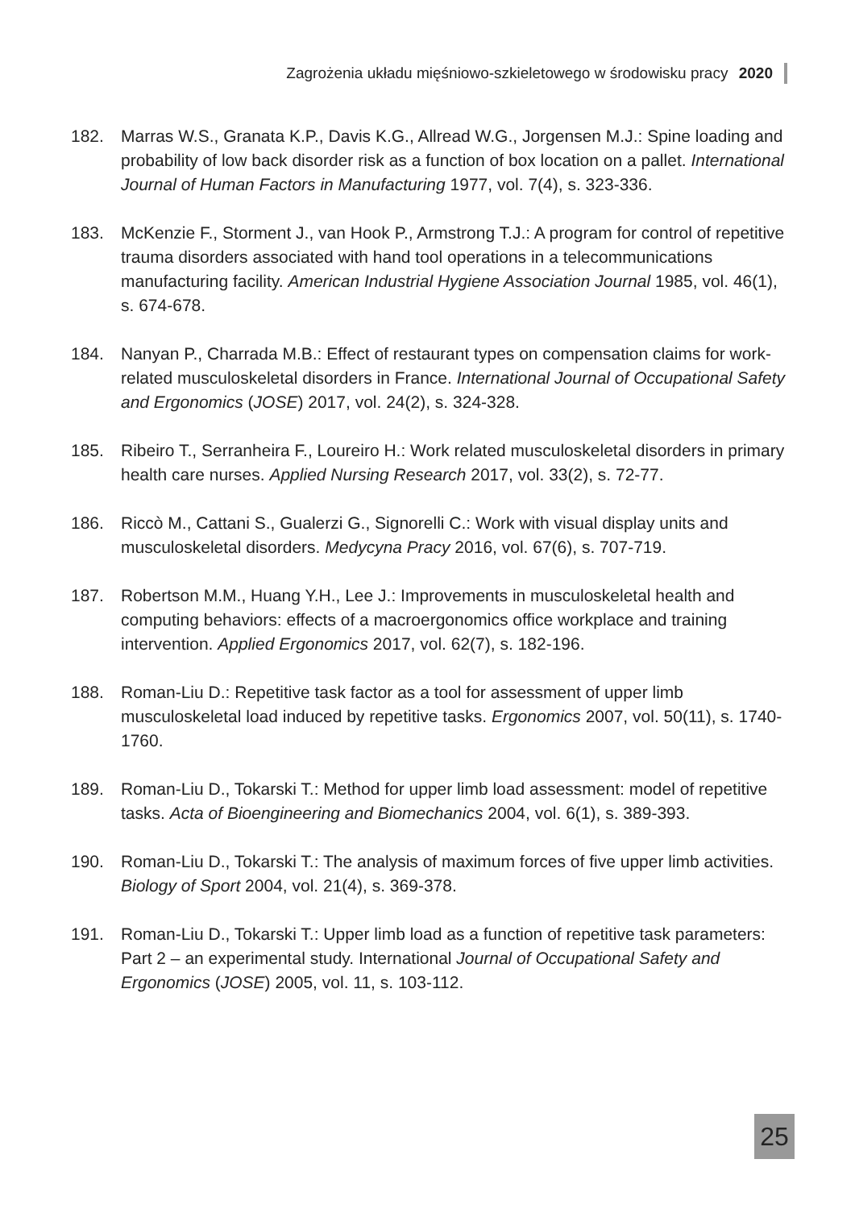Zagrożenia układu mięśniowo-szkieletowego w środowisku pracy 2020
182. Marras W.S., Granata K.P., Davis K.G., Allread W.G., Jorgensen M.J.: Spine loading and probability of low back disorder risk as a function of box location on a pallet. International Journal of Human Factors in Manufacturing 1977, vol. 7(4), s. 323-336.
183. McKenzie F., Storment J., van Hook P., Armstrong T.J.: A program for control of repetitive trauma disorders associated with hand tool operations in a telecommunications manufacturing facility. American Industrial Hygiene Association Journal 1985, vol. 46(1), s. 674-678.
184. Nanyan P., Charrada M.B.: Effect of restaurant types on compensation claims for work-related musculoskeletal disorders in France. International Journal of Occupational Safety and Ergonomics (JOSE) 2017, vol. 24(2), s. 324-328.
185. Ribeiro T., Serranheira F., Loureiro H.: Work related musculoskeletal disorders in primary health care nurses. Applied Nursing Research 2017, vol. 33(2), s. 72-77.
186. Riccò M., Cattani S., Gualerzi G., Signorelli C.: Work with visual display units and musculoskeletal disorders. Medycyna Pracy 2016, vol. 67(6), s. 707-719.
187. Robertson M.M., Huang Y.H., Lee J.: Improvements in musculoskeletal health and computing behaviors: effects of a macroergonomics office workplace and training intervention. Applied Ergonomics 2017, vol. 62(7), s. 182-196.
188. Roman-Liu D.: Repetitive task factor as a tool for assessment of upper limb musculoskeletal load induced by repetitive tasks. Ergonomics 2007, vol. 50(11), s. 1740-1760.
189. Roman-Liu D., Tokarski T.: Method for upper limb load assessment: model of repetitive tasks. Acta of Bioengineering and Biomechanics 2004, vol. 6(1), s. 389-393.
190. Roman-Liu D., Tokarski T.: The analysis of maximum forces of five upper limb activities. Biology of Sport 2004, vol. 21(4), s. 369-378.
191. Roman-Liu D., Tokarski T.: Upper limb load as a function of repetitive task parameters: Part 2 – an experimental study. International Journal of Occupational Safety and Ergonomics (JOSE) 2005, vol. 11, s. 103-112.
25